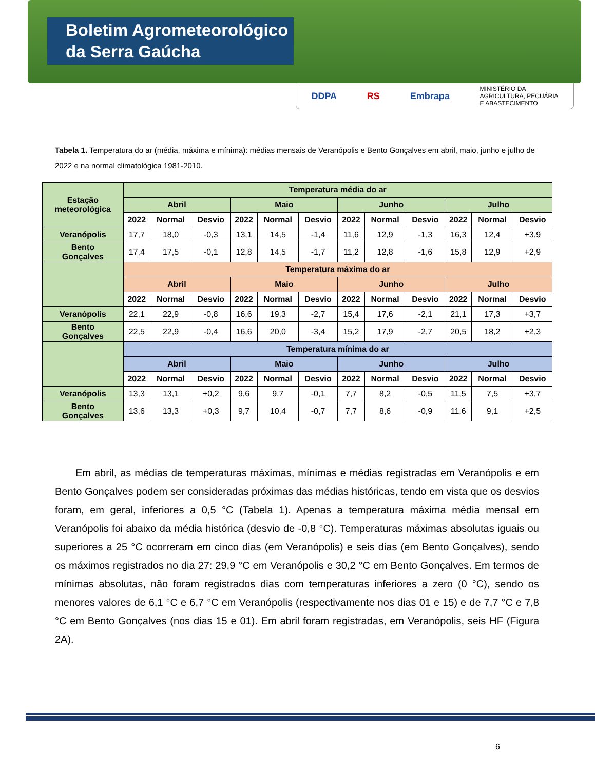Boletim Agrometeorológico
da Serra Gaúcha
DDPA RS Embrapa MINISTÉRIO DA
AGRICULTURA, PECUÁRIA
E ABASTECIMENTO
Tabela 1. Temperatura do ar (média, máxima e mínima): médias mensais de Veranópolis e Bento Gonçalves em abril, maio, junho e julho de 2022 e na normal climatológica 1981-2010.
| Estação meteorológica | Temperatura média do ar | | | | | | | | | | | |
| --- | --- | --- | --- | --- | --- | --- | --- | --- | --- | --- | --- | --- |
| | Abril | | | Maio | | | Junho | | | Julho | | |
| | 2022 | Normal | Desvio | 2022 | Normal | Desvio | 2022 | Normal | Desvio | 2022 | Normal | Desvio |
| Veranópolis | 17,7 | 18,0 | -0,3 | 13,1 | 14,5 | -1,4 | 11,6 | 12,9 | -1,3 | 16,3 | 12,4 | +3,9 |
| Bento Gonçalves | 17,4 | 17,5 | -0,1 | 12,8 | 14,5 | -1,7 | 11,2 | 12,8 | -1,6 | 15,8 | 12,9 | +2,9 |
| | Temperatura máxima do ar | | | | | | | | | | | |
| | Abril | | | Maio | | | Junho | | | Julho | | |
| | 2022 | Normal | Desvio | 2022 | Normal | Desvio | 2022 | Normal | Desvio | 2022 | Normal | Desvio |
| Veranópolis | 22,1 | 22,9 | -0,8 | 16,6 | 19,3 | -2,7 | 15,4 | 17,6 | -2,1 | 21,1 | 17,3 | +3,7 |
| Bento Gonçalves | 22,5 | 22,9 | -0,4 | 16,6 | 20,0 | -3,4 | 15,2 | 17,9 | -2,7 | 20,5 | 18,2 | +2,3 |
| | Temperatura mínima do ar | | | | | | | | | | | |
| | Abril | | | Maio | | | Junho | | | Julho | | |
| | 2022 | Normal | Desvio | 2022 | Normal | Desvio | 2022 | Normal | Desvio | 2022 | Normal | Desvio |
| Veranópolis | 13,3 | 13,1 | +0,2 | 9,6 | 9,7 | -0,1 | 7,7 | 8,2 | -0,5 | 11,5 | 7,5 | +3,7 |
| Bento Gonçalves | 13,6 | 13,3 | +0,3 | 9,7 | 10,4 | -0,7 | 7,7 | 8,6 | -0,9 | 11,6 | 9,1 | +2,5 |
Em abril, as médias de temperaturas máximas, mínimas e médias registradas em Veranópolis e em Bento Gonçalves podem ser consideradas próximas das médias históricas, tendo em vista que os desvios foram, em geral, inferiores a 0,5 °C (Tabela 1). Apenas a temperatura máxima média mensal em Veranópolis foi abaixo da média histórica (desvio de -0,8 °C). Temperaturas máximas absolutas iguais ou superiores a 25 °C ocorreram em cinco dias (em Veranópolis) e seis dias (em Bento Gonçalves), sendo os máximos registrados no dia 27: 29,9 °C em Veranópolis e 30,2 °C em Bento Gonçalves. Em termos de mínimas absolutas, não foram registrados dias com temperaturas inferiores a zero (0 °C), sendo os menores valores de 6,1 °C e 6,7 °C em Veranópolis (respectivamente nos dias 01 e 15) e de 7,7 °C e 7,8 °C em Bento Gonçalves (nos dias 15 e 01). Em abril foram registradas, em Veranópolis, seis HF (Figura 2A).
6